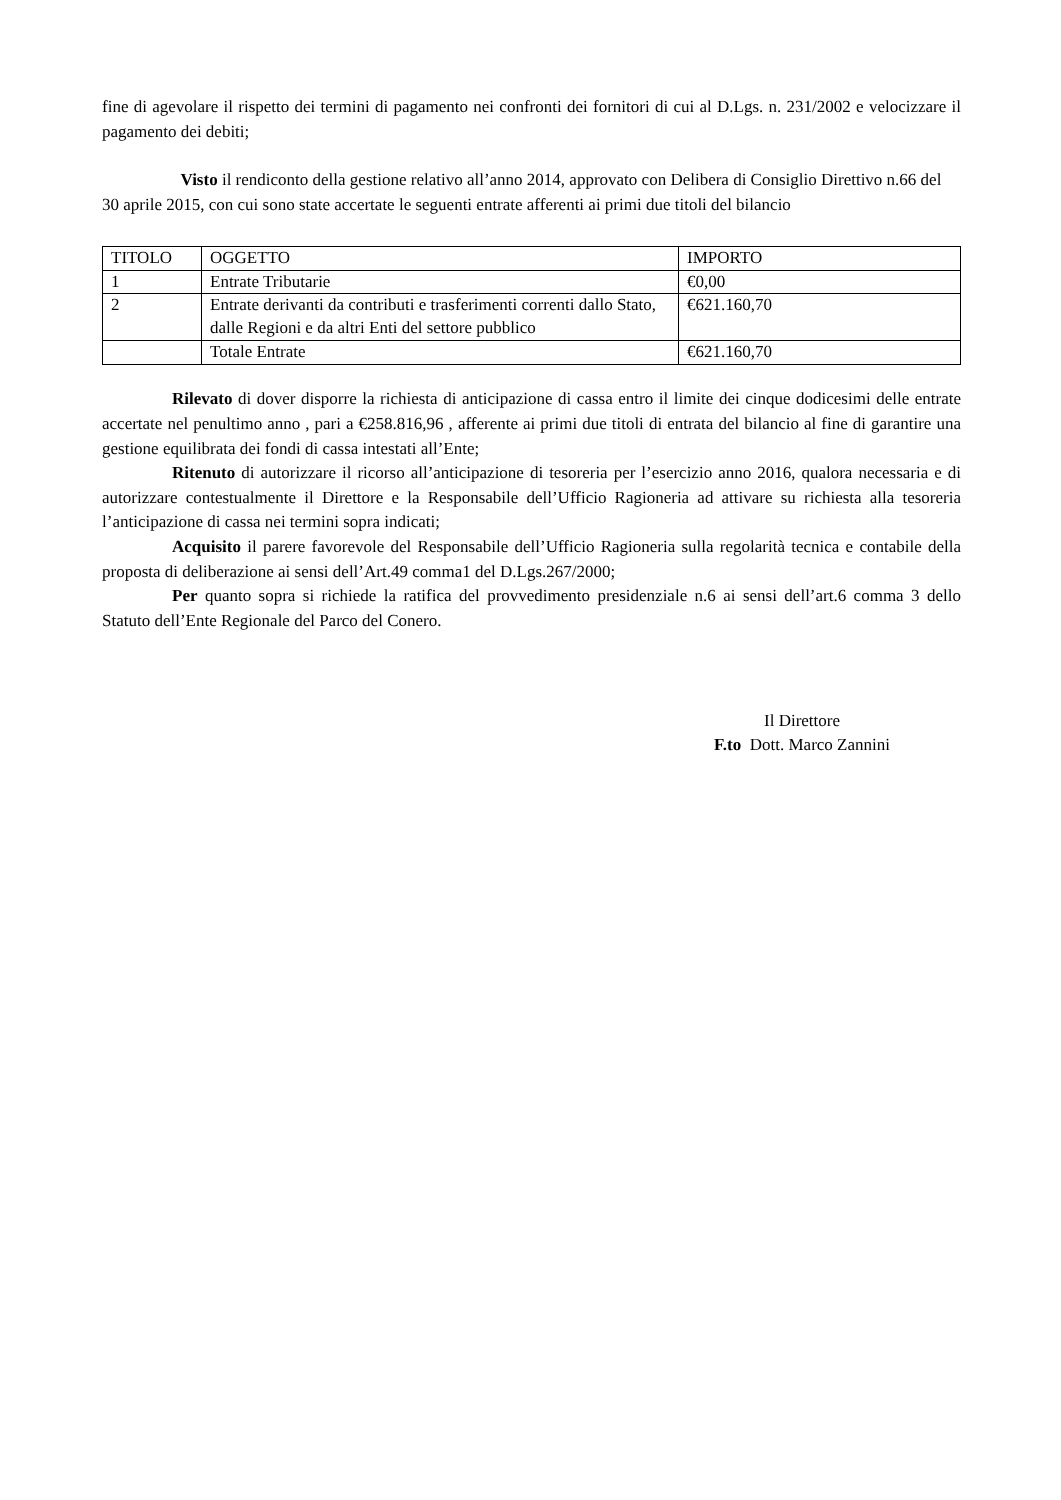fine di agevolare il rispetto dei termini di pagamento nei confronti dei fornitori di cui al D.Lgs. n. 231/2002 e velocizzare il pagamento dei debiti;
Visto il rendiconto della gestione relativo all’anno 2014, approvato con Delibera di Consiglio Direttivo n.66 del 30 aprile 2015, con cui sono state accertate le seguenti entrate afferenti ai primi due titoli del bilancio
| TITOLO | OGGETTO | IMPORTO |
| 1 | Entrate Tributarie | €0,00 |
| 2 | Entrate derivanti da contributi e trasferimenti correnti dallo Stato, dalle Regioni e da altri Enti del settore pubblico | €621.160,70 |
| | Totale Entrate | €621.160,70 |
Rilevato di dover disporre la richiesta di anticipazione di cassa entro il limite dei cinque dodicesimi delle entrate accertate nel penultimo anno , pari a €258.816,96 , afferente ai primi due titoli di entrata del bilancio al fine di garantire una gestione equilibrata dei fondi di cassa intestati all’Ente;
Ritenuto di autorizzare il ricorso all’anticipazione di tesoreria per l’esercizio anno 2016, qualora necessaria e di autorizzare contestualmente il Direttore e la Responsabile dell’Ufficio Ragioneria ad attivare su richiesta alla tesoreria l’anticipazione di cassa nei termini sopra indicati;
Acquisito il parere favorevole del Responsabile dell’Ufficio Ragioneria sulla regolarità tecnica e contabile della proposta di deliberazione ai sensi dell’Art.49 comma1 del D.Lgs.267/2000;
Per quanto sopra si richiede la ratifica del provvedimento presidenziale n.6 ai sensi dell’art.6 comma 3 dello Statuto dell’Ente Regionale del Parco del Conero.
Il Direttore
F.to Dott. Marco Zannini